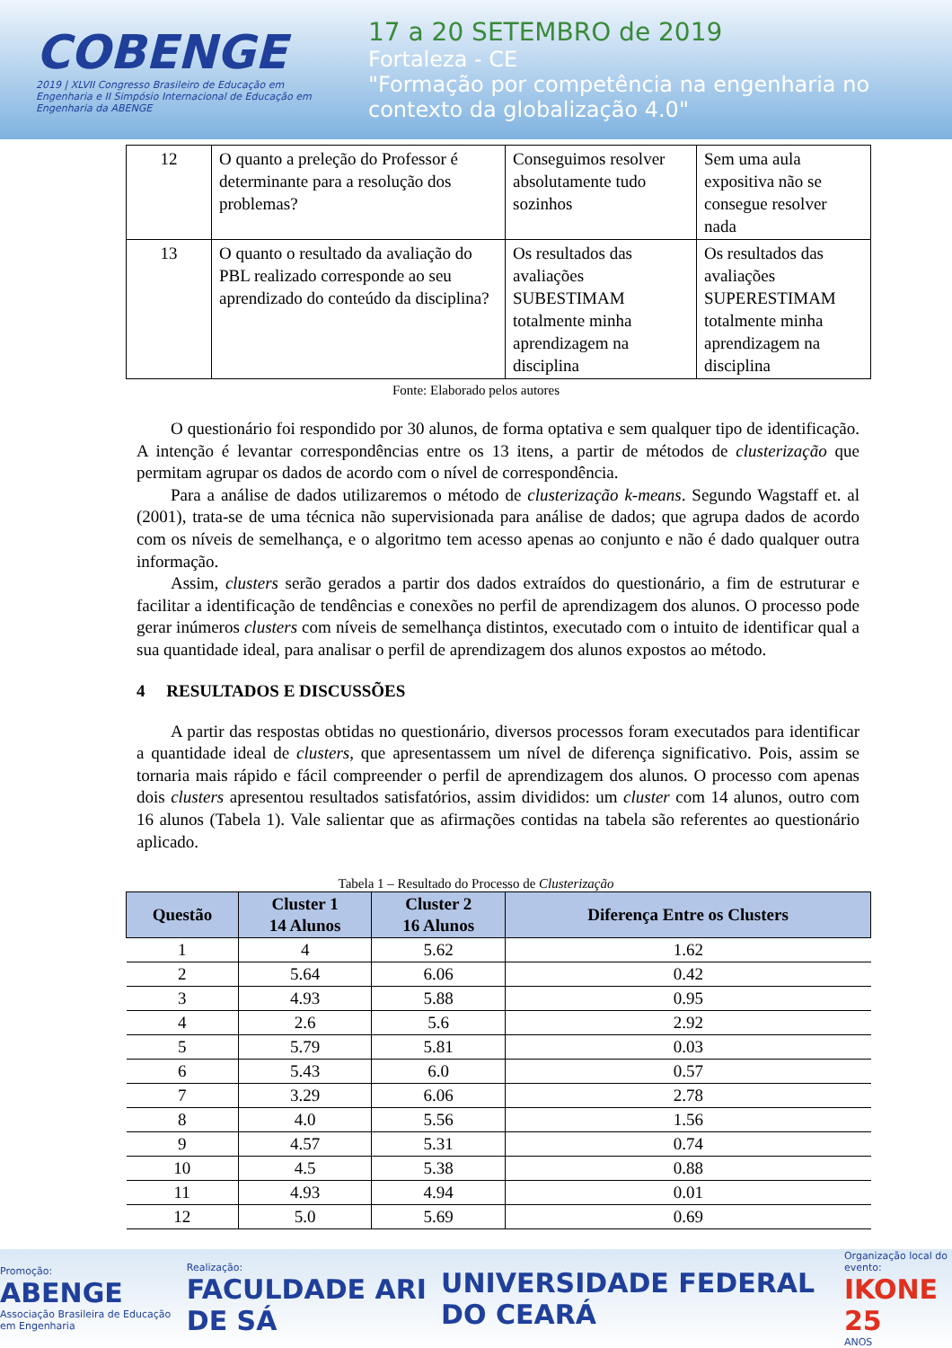COBENGE
2019 | XLVII Congresso Brasileiro de Educação em Engenharia e II Simpósio Internacional de Educação em Engenharia da ABENGE
17 a 20 SETEMBRO de 2019
Fortaleza - CE
"Formação por competência na engenharia no contexto da globalização 4.0"
| 12 | O quanto a preleção do Professor é determinante para a resolução dos problemas? | Conseguimos resolver absolutamente tudo sozinhos | Sem uma aula expositiva não se consegue resolver nada |
| 13 | O quanto o resultado da avaliação do PBL realizado corresponde ao seu aprendizado do conteúdo da disciplina? | Os resultados das avaliações SUBESTIMAM totalmente minha aprendizagem na disciplina | Os resultados das avaliações SUPERESTIMAM totalmente minha aprendizagem na disciplina |
Fonte: Elaborado pelos autores
O questionário foi respondido por 30 alunos, de forma optativa e sem qualquer tipo de identificação. A intenção é levantar correspondências entre os 13 itens, a partir de métodos de clusterização que permitam agrupar os dados de acordo com o nível de correspondência.
Para a análise de dados utilizaremos o método de clusterização k-means. Segundo Wagstaff et. al (2001), trata-se de uma técnica não supervisionada para análise de dados; que agrupa dados de acordo com os níveis de semelhança, e o algoritmo tem acesso apenas ao conjunto e não é dado qualquer outra informação.
Assim, clusters serão gerados a partir dos dados extraídos do questionário, a fim de estruturar e facilitar a identificação de tendências e conexões no perfil de aprendizagem dos alunos. O processo pode gerar inúmeros clusters com níveis de semelhança distintos, executado com o intuito de identificar qual a sua quantidade ideal, para analisar o perfil de aprendizagem dos alunos expostos ao método.
4 RESULTADOS E DISCUSSÕES
A partir das respostas obtidas no questionário, diversos processos foram executados para identificar a quantidade ideal de clusters, que apresentassem um nível de diferença significativo. Pois, assim se tornaria mais rápido e fácil compreender o perfil de aprendizagem dos alunos. O processo com apenas dois clusters apresentou resultados satisfatórios, assim divididos: um cluster com 14 alunos, outro com 16 alunos (Tabela 1). Vale salientar que as afirmações contidas na tabela são referentes ao questionário aplicado.
Tabela 1 – Resultado do Processo de Clusterização
| Questão | Cluster 1 14 Alunos | Cluster 2 16 Alunos | Diferença Entre os Clusters |
| --- | --- | --- | --- |
| 1 | 4 | 5.62 | 1.62 |
| 2 | 5.64 | 6.06 | 0.42 |
| 3 | 4.93 | 5.88 | 0.95 |
| 4 | 2.6 | 5.6 | 2.92 |
| 5 | 5.79 | 5.81 | 0.03 |
| 6 | 5.43 | 6.0 | 0.57 |
| 7 | 3.29 | 6.06 | 2.78 |
| 8 | 4.0 | 5.56 | 1.56 |
| 9 | 4.57 | 5.31 | 0.74 |
| 10 | 4.5 | 5.38 | 0.88 |
| 11 | 4.93 | 4.94 | 0.01 |
| 12 | 5.0 | 5.69 | 0.69 |
Promoção:
ABENGE
Associação Brasileira de Educação em Engenharia
Realização:
FACULDADE ARI DE SÁ
UNIVERSIDADE FEDERAL DO CEARÁ
Organização local do evento:
IKONE 25
ANOS